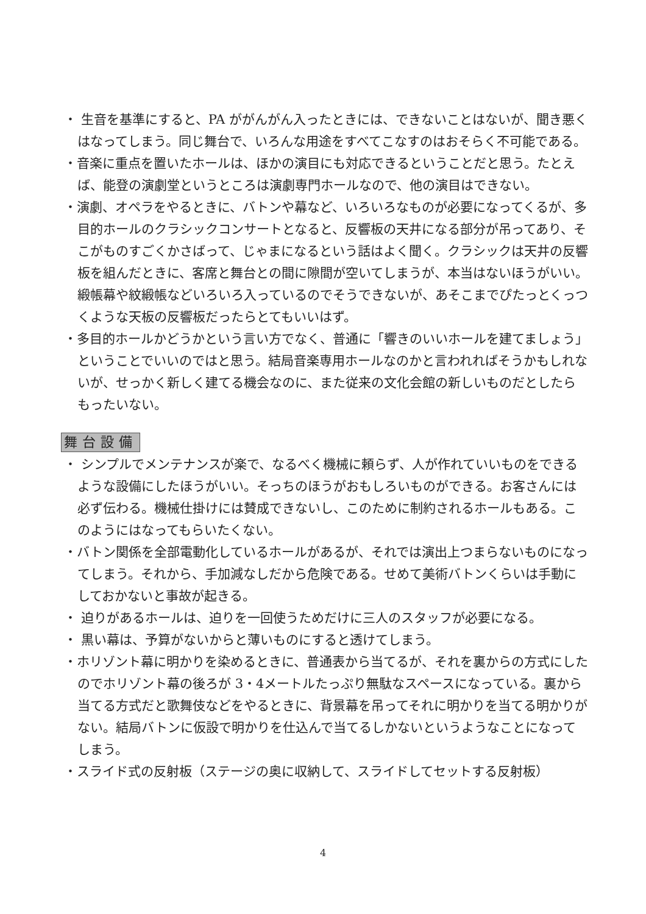・ 生音を基準にすると、PA ががんがん入ったときには、できないことはないが、聞き悪くはなってしまう。同じ舞台で、いろんな用途をすべてこなすのはおそらく不可能である。
・音楽に重点を置いたホールは、ほかの演目にも対応できるということだと思う。たとえば、能登の演劇堂というところは演劇専門ホールなので、他の演目はできない。
・演劇、オペラをやるときに、バトンや幕など、いろいろなものが必要になってくるが、多目的ホールのクラシックコンサートとなると、反響板の天井になる部分が吊ってあり、そこがものすごくかさばって、じゃまになるという話はよく聞く。クラシックは天井の反響板を組んだときに、客席と舞台との間に隙間が空いてしまうが、本当はないほうがいい。緞帳幕や紋緞帳などいろいろ入っているのでそうできないが、あそこまでぴたっとくっつくような天板の反響板だったらとてもいいはず。
・多目的ホールかどうかという言い方でなく、普通に「響きのいいホールを建てましょう」ということでいいのではと思う。結局音楽専用ホールなのかと言われればそうかもしれないが、せっかく新しく建てる機会なのに、また従来の文化会館の新しいものだとしたらもったいない。
舞台設備
・ シンプルでメンテナンスが楽で、なるべく機械に頼らず、人が作れていいものをできるような設備にしたほうがいい。そっちのほうがおもしろいものができる。お客さんには必ず伝わる。機械仕掛けには賛成できないし、このために制約されるホールもある。このようにはなってもらいたくない。
・バトン関係を全部電動化しているホールがあるが、それでは演出上つまらないものになってしまう。それから、手加減なしだから危険である。せめて美術バトンくらいは手動にしておかないと事故が起きる。
・ 迫りがあるホールは、迫りを一回使うためだけに三人のスタッフが必要になる。
・ 黒い幕は、予算がないからと薄いものにすると透けてしまう。
・ホリゾント幕に明かりを染めるときに、普通表から当てるが、それを裏からの方式にしたのでホリゾント幕の後ろが 3・4メートルたっぷり無駄なスペースになっている。裏から当てる方式だと歌舞伎などをやるときに、背景幕を吊ってそれに明かりを当てる明かりがない。結局バトンに仮設で明かりを仕込んで当てるしかないというようなことになってしまう。
・スライド式の反射板（ステージの奥に収納して、スライドしてセットする反射板）
4